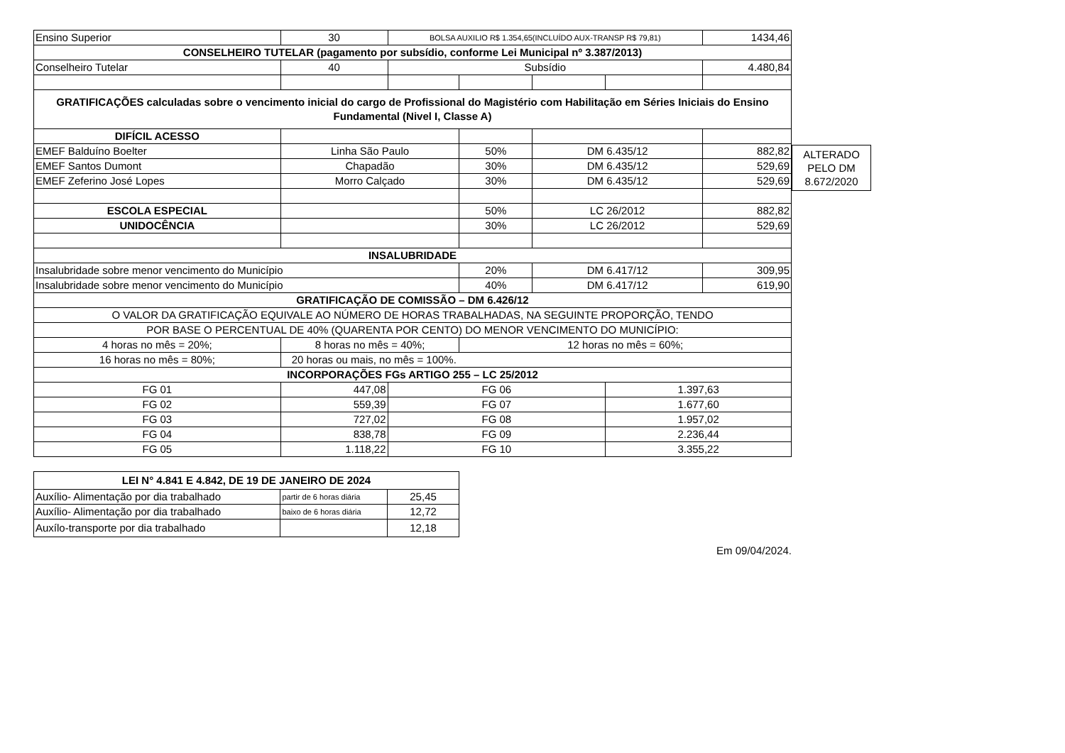| Ensino Superior | 30 | BOLSA AUXILIO R$ 1.354,65(INCLUÍDO AUX-TRANSP R$ 79,81) | | | | 1434,46 |
| CONSELHEIRO TUTELAR (pagamento por subsídio, conforme Lei Municipal nº 3.387/2013) | | | | | | |
| Conselheiro Tutelar | 40 | Subsídio | | | | 4.480,84 |
| GRATIFICAÇÕES calculadas sobre o vencimento inicial do cargo de Profissional do Magistério com Habilitação em Séries Iniciais do Ensino Fundamental (Nivel I, Classe A) | | | | | | |
| DIFÍCIL ACESSO | | | | | | |
| EMEF Balduíno Boelter | Linha São Paulo | | 50% | DM 6.435/12 | | 882,82 |
| EMEF Santos Dumont | Chapadão | | 30% | DM 6.435/12 | | 529,69 |
| EMEF Zeferino José Lopes | Morro Calçado | | 30% | DM 6.435/12 | | 529,69 |
| ESCOLA ESPECIAL | | | 50% | LC 26/2012 | | 882,82 |
| UNIDOCÊNCIA | | | 30% | LC 26/2012 | | 529,69 |
| INSALUBRIDADE | | | | | | |
| Insalubridade sobre menor vencimento do Município | | | 20% | DM 6.417/12 | | 309,95 |
| Insalubridade sobre menor vencimento do Município | | | 40% | DM 6.417/12 | | 619,90 |
| GRATIFICAÇÃO DE COMISSÃO – DM 6.426/12 | | | | | | |
| O VALOR DA GRATIFICAÇÃO EQUIVALE AO NÚMERO DE HORAS TRABALHADAS, NA SEGUINTE PROPORÇÃO, TENDO | | | | | | |
| POR BASE O PERCENTUAL DE 40% (QUARENTA POR CENTO) DO MENOR VENCIMENTO DO MUNICÍPIO: | | | | | | |
| 4 horas no mês = 20%; | 8 horas no mês = 40%; | | 12 horas no mês = 60%; | | | |
| 16 horas no mês = 80%; | 20 horas ou mais, no mês = 100%. | | | | | |
| INCORPORAÇÕES FGs ARTIGO 255 – LC 25/2012 | | | | | | |
| FG 01 | 447,08 | FG 06 | | | 1.397,63 | |
| FG 02 | 559,39 | FG 07 | | | 1.677,60 | |
| FG 03 | 727,02 | FG 08 | | | 1.957,02 | |
| FG 04 | 838,78 | FG 09 | | | 2.236,44 | |
| FG 05 | 1.118,22 | FG 10 | | | 3.355,22 | |
ALTERADO
PELO DM
8.672/2020
| LEI N° 4.841 E 4.842, DE 19 DE JANEIRO DE 2024 | | |
| --- | --- | --- |
| Auxílio- Alimentação por dia trabalhado | partir de 6 horas diária | 25,45 |
| Auxílio- Alimentação por dia trabalhado | baixo de 6 horas diária | 12,72 |
| Auxílo-transporte por dia trabalhado | | 12,18 |
Em 09/04/2024.